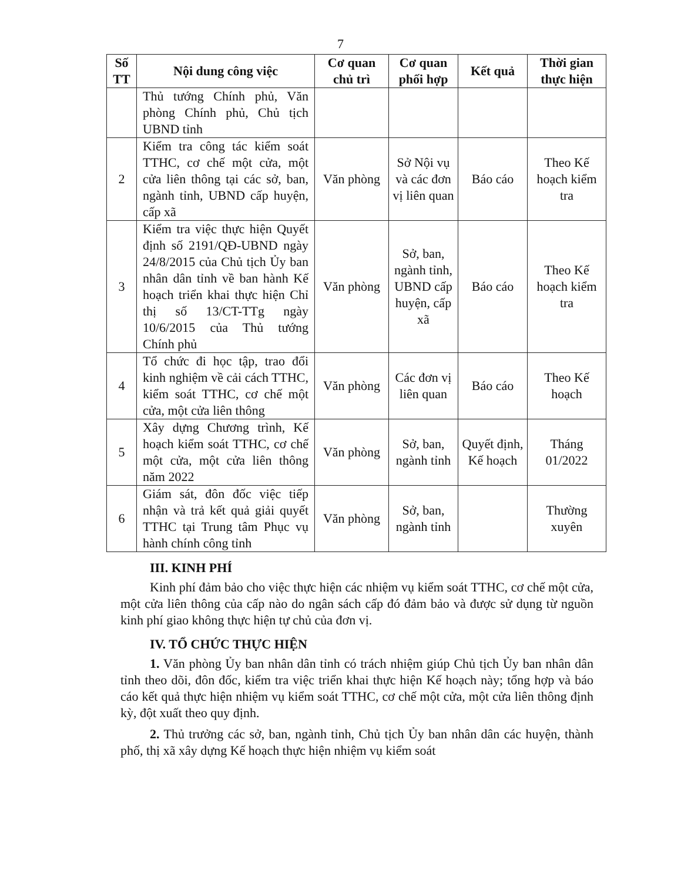7
| Số TT | Nội dung công việc | Cơ quan chủ trì | Cơ quan phối hợp | Kết quả | Thời gian thực hiện |
| --- | --- | --- | --- | --- | --- |
| | Thủ tướng Chính phủ, Văn phòng Chính phủ, Chủ tịch UBND tỉnh | | | | |
| 2 | Kiểm tra công tác kiểm soát TTHC, cơ chế một cửa, một cửa liên thông tại các sở, ban, ngành tỉnh, UBND cấp huyện, cấp xã | Văn phòng | Sở Nội vụ và các đơn vị liên quan | Báo cáo | Theo Kế hoạch kiểm tra |
| 3 | Kiểm tra việc thực hiện Quyết định số 2191/QĐ-UBND ngày 24/8/2015 của Chủ tịch Ủy ban nhân dân tỉnh về ban hành Kế hoạch triển khai thực hiện Chỉ thị số 13/CT-TTg ngày 10/6/2015 của Thủ tướng Chính phủ | Văn phòng | Sở, ban, ngành tỉnh, UBND cấp huyện, cấp xã | Báo cáo | Theo Kế hoạch kiểm tra |
| 4 | Tổ chức đi học tập, trao đổi kinh nghiệm về cải cách TTHC, kiểm soát TTHC, cơ chế một cửa, một cửa liên thông | Văn phòng | Các đơn vị liên quan | Báo cáo | Theo Kế hoạch |
| 5 | Xây dựng Chương trình, Kế hoạch kiểm soát TTHC, cơ chế một cửa, một cửa liên thông năm 2022 | Văn phòng | Sở, ban, ngành tỉnh | Quyết định, Kế hoạch | Tháng 01/2022 |
| 6 | Giám sát, đôn đốc việc tiếp nhận và trả kết quả giải quyết TTHC tại Trung tâm Phục vụ hành chính công tỉnh | Văn phòng | Sở, ban, ngành tỉnh | | Thường xuyên |
III. KINH PHÍ
Kinh phí đảm bảo cho việc thực hiện các nhiệm vụ kiểm soát TTHC, cơ chế một cửa, một cửa liên thông của cấp nào do ngân sách cấp đó đảm bảo và được sử dụng từ nguồn kinh phí giao không thực hiện tự chủ của đơn vị.
IV. TỔ CHỨC THỰC HIỆN
1. Văn phòng Ủy ban nhân dân tỉnh có trách nhiệm giúp Chủ tịch Ủy ban nhân dân tỉnh theo dõi, đôn đốc, kiểm tra việc triển khai thực hiện Kế hoạch này; tổng hợp và báo cáo kết quả thực hiện nhiệm vụ kiểm soát TTHC, cơ chế một cửa, một cửa liên thông định kỳ, đột xuất theo quy định.
2. Thủ trưởng các sở, ban, ngành tỉnh, Chủ tịch Ủy ban nhân dân các huyện, thành phố, thị xã xây dựng Kế hoạch thực hiện nhiệm vụ kiểm soát